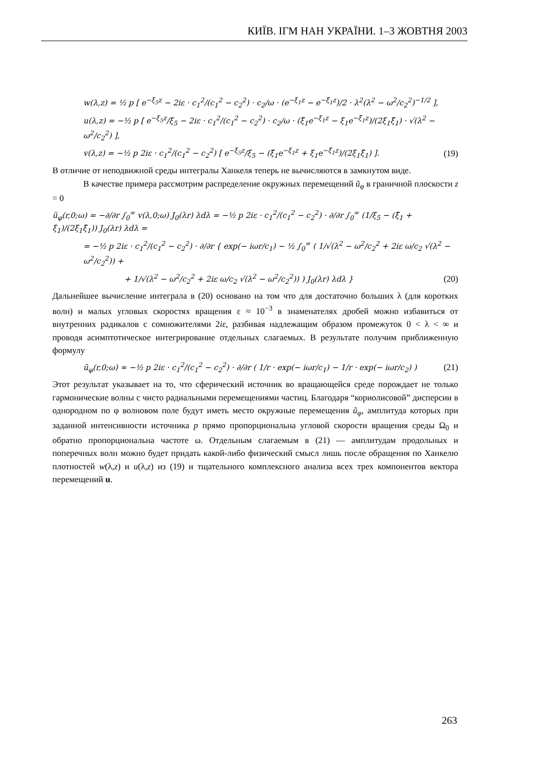КИЇВ. ІГМ НАН УКРАЇНИ. 1–3 ЖОВТНЯ 2003
w(λ,z) = ½ p [ e<sup>−ξ<sub>5</sub>z</sup> − 2iε · c<sub>1</sub><sup>2</sup>/(c<sub>1</sub><sup>2</sup> − c<sub>2</sub><sup>2</sup>) · c<sub>2</sub>/ω · (e<sup>−ξ<sub>1</sub>z</sup> − e<sup>−ξ̄<sub>1</sub>z</sup>)/2 · λ<sup>2</sup>(λ<sup>2</sup> − ω<sup>2</sup>/c<sub>2</sub><sup>2</sup>)<sup>−1/2</sup> ],
u(λ,z) = −½ p [ e<sup>−ξ<sub>5</sub>z</sup>/ξ<sub>5</sub> − 2iε · c<sub>1</sub><sup>2</sup>/(c<sub>1</sub><sup>2</sup> − c<sub>2</sub><sup>2</sup>) · c<sub>2</sub>/ω · (ξ̄<sub>1</sub>e<sup>−ξ<sub>1</sub>z</sup> − ξ<sub>1</sub>e<sup>−ξ̄<sub>1</sub>z</sup>)/(2ξ<sub>1</sub>ξ̄<sub>1</sub>) · √(λ<sup>2</sup> − ω<sup>2</sup>/c<sub>2</sub><sup>2</sup>) ],
v(λ,z) = −½ p 2iε · c<sub>1</sub><sup>2</sup>/(c<sub>1</sub><sup>2</sup> − c<sub>2</sub><sup>2</sup>) [ e<sup>−ξ<sub>5</sub>z</sup>/ξ<sub>5</sub> − (ξ̄<sub>1</sub>e<sup>−ξ<sub>1</sub>z</sup> + ξ<sub>1</sub>e<sup>−ξ̄<sub>1</sub>z</sup>)/(2ξ<sub>1</sub>ξ̄<sub>1</sub>) ]. (19)
В отличие от неподвижной среды интегралы Ханкеля теперь не вычисляются в замкнутом виде.
В качестве примера рассмотрим распределение окружных перемещений ũ<sub>φ</sub> в граничной плоскости z = 0
ũ<sub>φ</sub>(r,0;ω) = −∂/∂r ∫<sub>0</sub><sup>∞</sup> v(λ,0;ω) J<sub>0</sub>(λr) λdλ = −½ p 2iε · c<sub>1</sub><sup>2</sup>/(c<sub>1</sub><sup>2</sup> − c<sub>2</sub><sup>2</sup>) · ∂/∂r ∫<sub>0</sub><sup>∞</sup> (1/ξ<sub>5</sub> − (ξ̄<sub>1</sub> + ξ<sub>1</sub>)/(2ξ<sub>1</sub>ξ̄<sub>1</sub>)) J<sub>0</sub>(λr) λdλ =
= −½ p 2iε · c<sub>1</sub><sup>2</sup>/(c<sub>1</sub><sup>2</sup> − c<sub>2</sub><sup>2</sup>) · ∂/∂r { exp(− iωr/c<sub>1</sub>) − ½ ∫<sub>0</sub><sup>∞</sup> ( 1/√(λ<sup>2</sup> − ω<sup>2</sup>/c<sub>2</sub><sup>2</sup> + 2iε ω/c<sub>2</sub> √(λ<sup>2</sup> − ω<sup>2</sup>/c<sub>2</sub><sup>2</sup>)) +
+ 1/√(λ<sup>2</sup> − ω<sup>2</sup>/c<sub>2</sub><sup>2</sup> + 2iε ω/c<sub>2</sub> √(λ<sup>2</sup> − ω<sup>2</sup>/c<sub>2</sub><sup>2</sup>)) ) J<sub>0</sub>(λr) λdλ } (20)
Дальнейшее вычисление интеграла в (20) основано на том что для достаточно больших λ (для коротких волн) и малых угловых скоростях вращения ε ≈ 10<sup>−3</sup> в знаменателях дробей можно избавиться от внутренних радикалов с сомножителями 2iε, разбивая надлежащим образом промежуток 0 < λ < ∞ и проводя асимптотическое интегрирование отдельных слагаемых. В результате получим приближенную формулу
ũ<sub>φ</sub>(r,0;ω) ≈ −½ p 2iε · c<sub>1</sub><sup>2</sup>/(c<sub>1</sub><sup>2</sup> − c<sub>2</sub><sup>2</sup>) · ∂/∂r ( 1/r · exp(− iωr/c<sub>1</sub>) − 1/r · exp(− iωr/c<sub>2</sub>) ) (21)
Этот результат указывает на то, что сферический источник во вращающейся среде порождает не только гармонические волны с чисто радиальными перемещениями частиц. Благодаря “кориолисовой” дисперсии в однородном по φ волновом поле будут иметь место окружные перемещения ũ<sub>φ</sub>, амплитуда которых при заданной интенсивности источника p прямо пропорциональна угловой скорости вращения среды Ω<sub>0</sub> и обратно пропорциональна частоте ω. Отдельным слагаемым в (21) — амплитудам продольных и поперечных волн можно будет придать какой-либо физический смысл лишь после обращения по Ханкелю плотностей w(λ,z) и u(λ,z) из (19) и тщательного комплексного анализа всех трех компонентов вектора перемещений u.
263